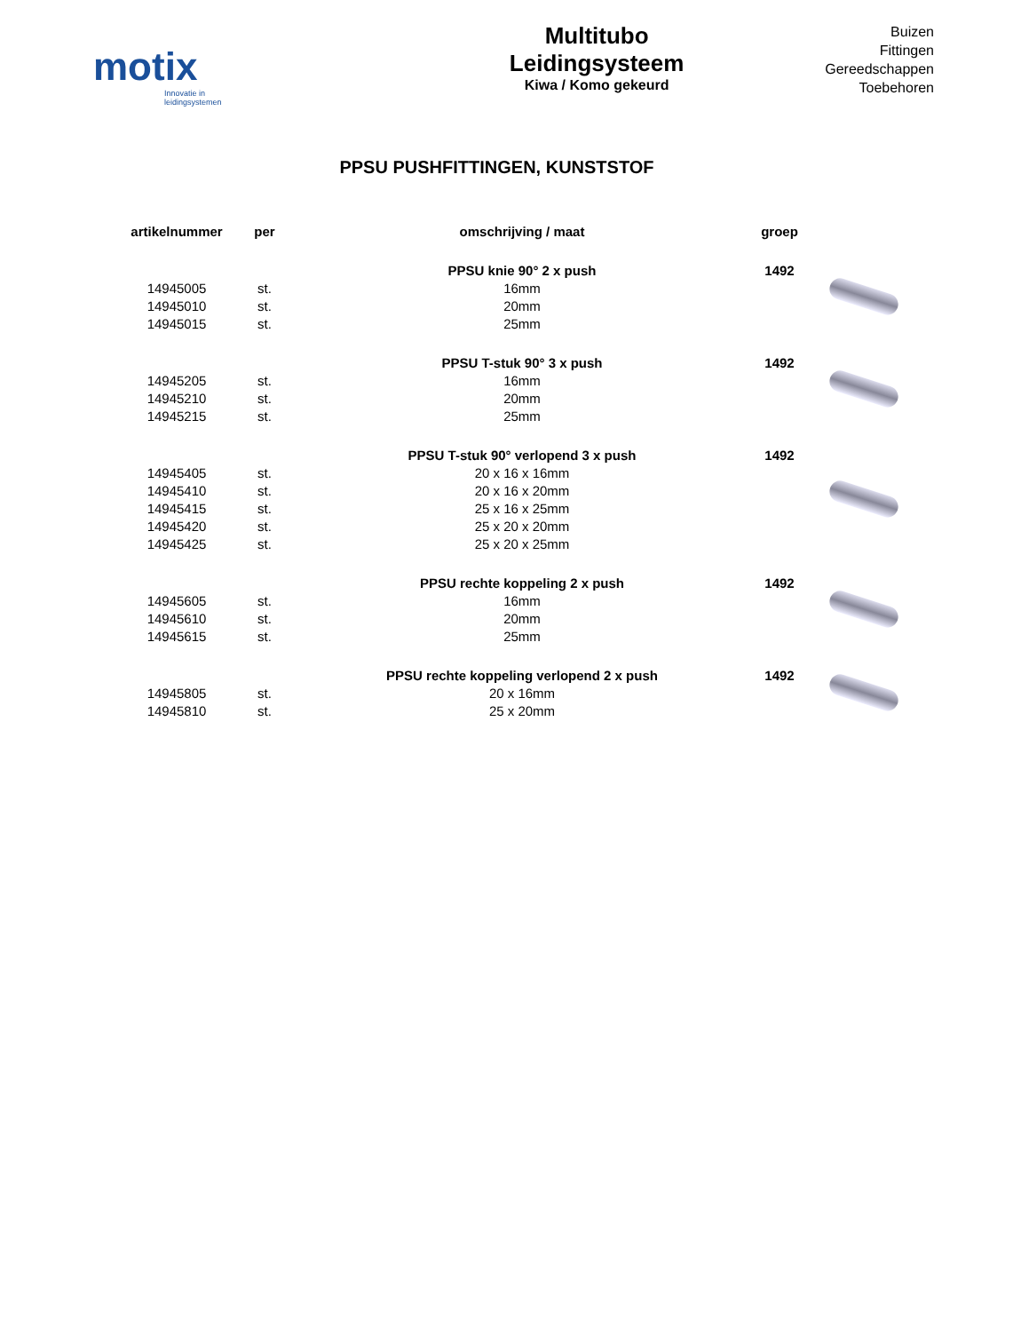motix
Innovatie in leidingsystemen
Multitubo
Leidingsysteem
Kiwa / Komo gekeurd
Buizen
Fittingen
Gereedschappen
Toebehoren
PPSU PUSHFITTINGEN, KUNSTSTOF
| artikelnummer | per | omschrijving / maat | groep | |
| --- | --- | --- | --- | --- |
| | | PPSU knie 90° 2 x push | 1492 | |
| 14945005 | st. | 16mm | | |
| 14945010 | st. | 20mm | | |
| 14945015 | st. | 25mm | | |
| | | PPSU T-stuk 90° 3 x push | 1492 | |
| 14945205 | st. | 16mm | | |
| 14945210 | st. | 20mm | | |
| 14945215 | st. | 25mm | | |
| | | PPSU T-stuk 90° verlopend 3 x push | 1492 | |
| 14945405 | st. | 20 x 16 x 16mm | | |
| 14945410 | st. | 20 x 16 x 20mm | | |
| 14945415 | st. | 25 x 16 x 25mm | | |
| 14945420 | st. | 25 x 20 x 20mm | | |
| 14945425 | st. | 25 x 20 x 25mm | | |
| | | PPSU rechte koppeling 2 x push | 1492 | |
| 14945605 | st. | 16mm | | |
| 14945610 | st. | 20mm | | |
| 14945615 | st. | 25mm | | |
| | | PPSU rechte koppeling verlopend 2 x push | 1492 | |
| 14945805 | st. | 20 x 16mm | | |
| 14945810 | st. | 25 x 20mm | | |